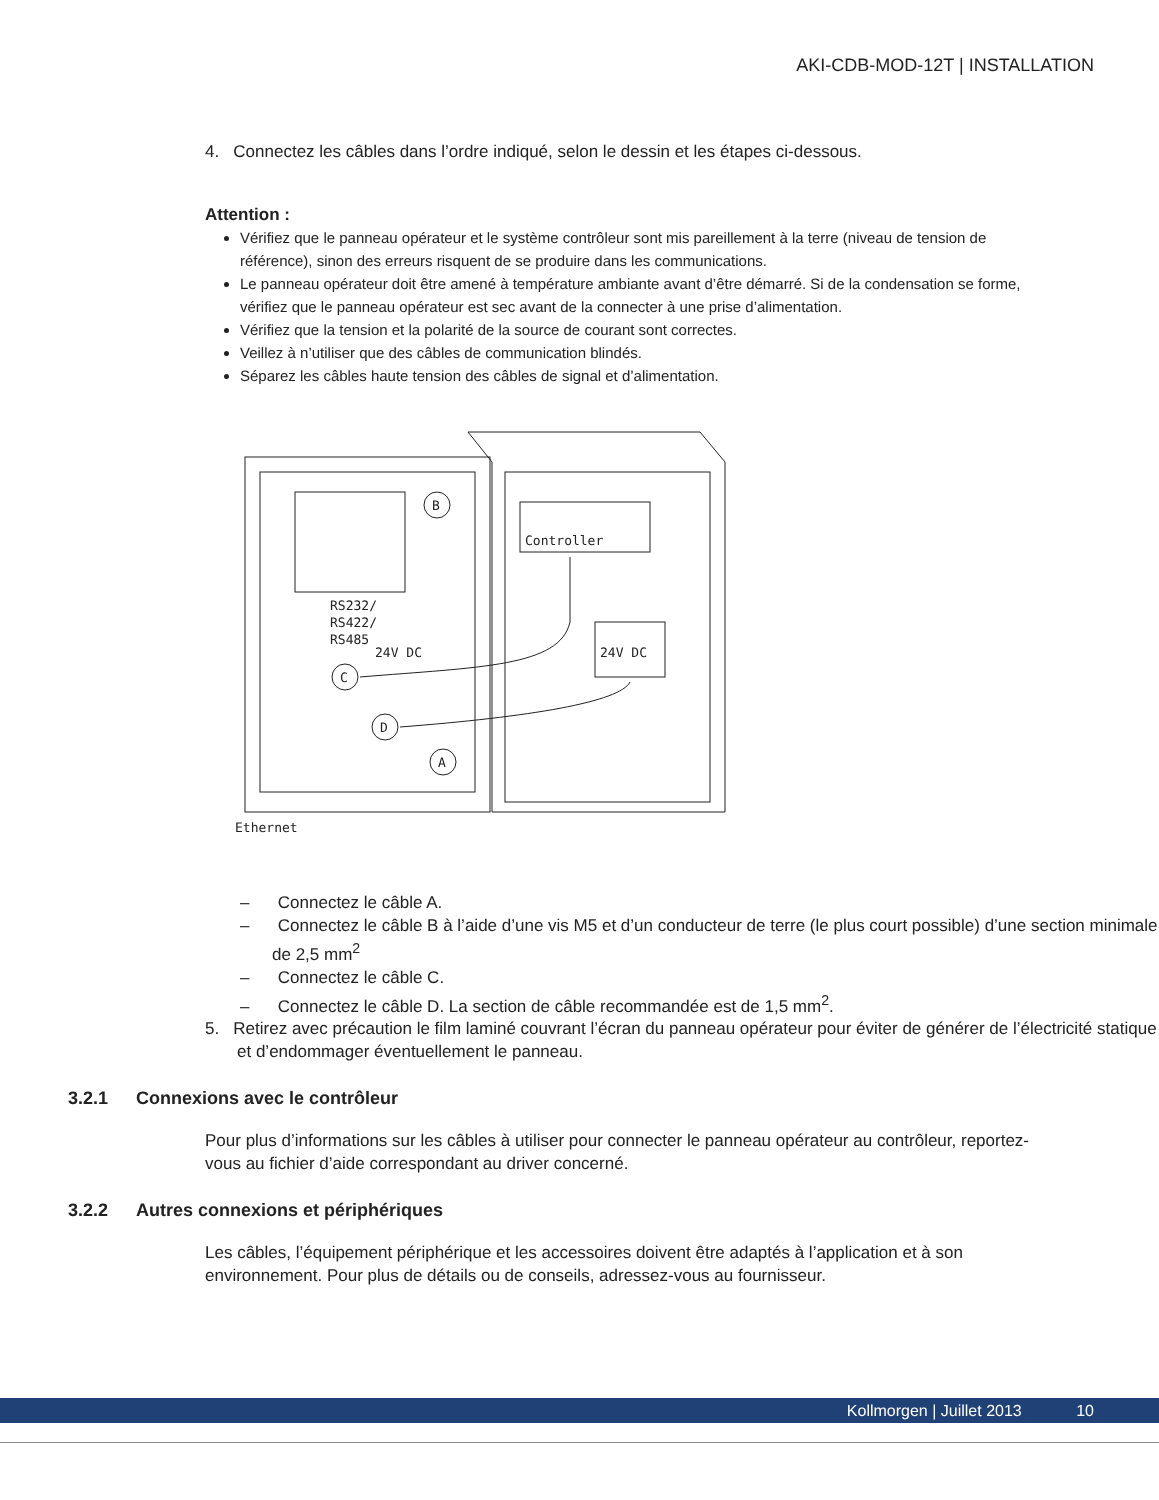AKI-CDB-MOD-12T | INSTALLATION
4. Connectez les câbles dans l’ordre indiqué, selon le dessin et les étapes ci-dessous.
Attention :
Vérifiez que le panneau opérateur et le système contrôleur sont mis pareillement à la terre (niveau de tension de référence), sinon des erreurs risquent de se produire dans les communications.
Le panneau opérateur doit être amené à température ambiante avant d’être démarré. Si de la condensation se forme, vérifiez que le panneau opérateur est sec avant de la connecter à une prise d’alimentation.
Vérifiez que la tension et la polarité de la source de courant sont correctes.
Veillez à n’utiliser que des câbles de communication blindés.
Séparez les câbles haute tension des câbles de signal et d’alimentation.
Controller
24V DC
RS232/
RS422/
RS485
24V DC
B
C
D
A
Ethernet
– Connectez le câble A.
– Connectez le câble B à l’aide d’une vis M5 et d’un conducteur de terre (le plus court possible) d’une section minimale de 2,5 mm<sup>2</sup>
– Connectez le câble C.
– Connectez le câble D. La section de câble recommandée est de 1,5 mm<sup>2</sup>.
5. Retirez avec précaution le film laminé couvrant l’écran du panneau opérateur pour éviter de générer de l’électricité statique et d’endommager éventuellement le panneau.
3.2.1 Connexions avec le contrôleur
Pour plus d’informations sur les câbles à utiliser pour connecter le panneau opérateur au contrôleur, reportez-vous au fichier d’aide correspondant au driver concerné.
3.2.2 Autres connexions et périphériques
Les câbles, l’équipement périphérique et les accessoires doivent être adaptés à l’application et à son environnement. Pour plus de détails ou de conseils, adressez-vous au fournisseur.
Kollmorgen | Juillet 2013 10